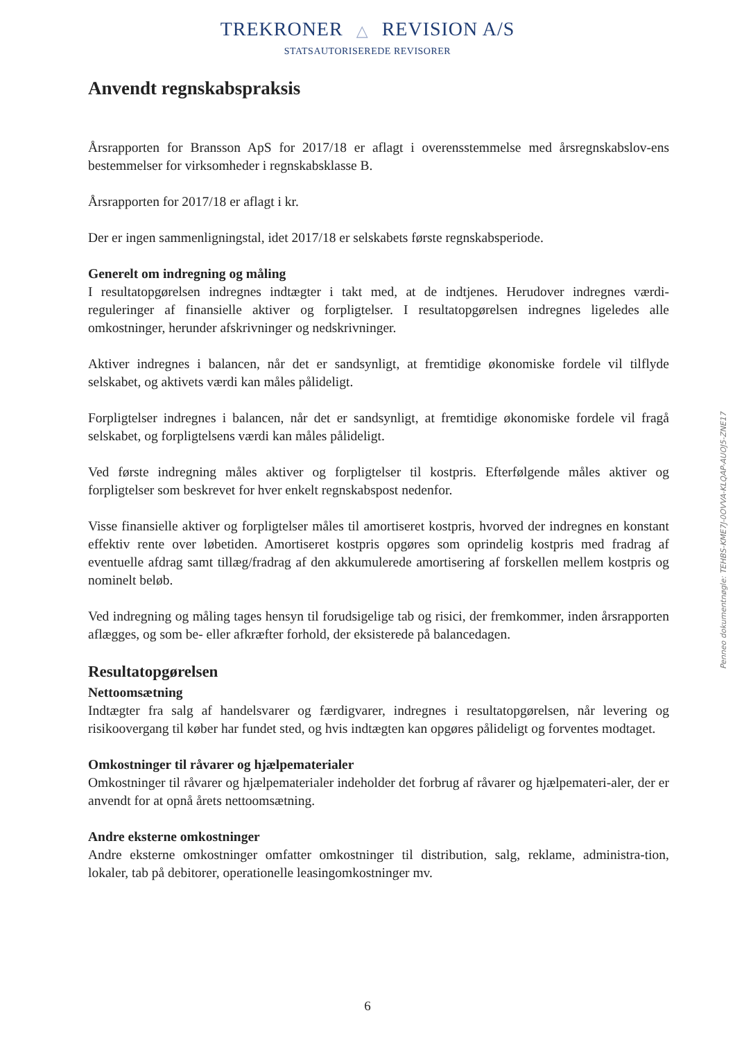TREKRONER △ REVISION A/S
STATSAUTORISEREDE REVISORER
Anvendt regnskabspraksis
Årsrapporten for Bransson ApS for 2017/18 er aflagt i overensstemmelse med årsregnskabslov-ens bestemmelser for virksomheder i regnskabsklasse B.
Årsrapporten for 2017/18 er aflagt i kr.
Der er ingen sammenligningstal, idet 2017/18 er selskabets første regnskabsperiode.
Generelt om indregning og måling
I resultatopgørelsen indregnes indtægter i takt med, at de indtjenes. Herudover indregnes værdi-reguleringer af finansielle aktiver og forpligtelser. I resultatopgørelsen indregnes ligeledes alle omkostninger, herunder afskrivninger og nedskrivninger.
Aktiver indregnes i balancen, når det er sandsynligt, at fremtidige økonomiske fordele vil tilflyde selskabet, og aktivets værdi kan måles pålideligt.
Forpligtelser indregnes i balancen, når det er sandsynligt, at fremtidige økonomiske fordele vil fragå selskabet, og forpligtelsens værdi kan måles pålideligt.
Ved første indregning måles aktiver og forpligtelser til kostpris. Efterfølgende måles aktiver og forpligtelser som beskrevet for hver enkelt regnskabspost nedenfor.
Visse finansielle aktiver og forpligtelser måles til amortiseret kostpris, hvorved der indregnes en konstant effektiv rente over løbetiden. Amortiseret kostpris opgøres som oprindelig kostpris med fradrag af eventuelle afdrag samt tillæg/fradrag af den akkumulerede amortisering af forskellen mellem kostpris og nominelt beløb.
Ved indregning og måling tages hensyn til forudsigelige tab og risici, der fremkommer, inden årsrapporten aflægges, og som be- eller afkræfter forhold, der eksisterede på balancedagen.
Resultatopgørelsen
Nettoomsætning
Indtægter fra salg af handelsvarer og færdigvarer, indregnes i resultatopgørelsen, når levering og risikoovergang til køber har fundet sted, og hvis indtægten kan opgøres pålideligt og forventes modtaget.
Omkostninger til råvarer og hjælpematerialer
Omkostninger til råvarer og hjælpematerialer indeholder det forbrug af råvarer og hjælpemateri-aler, der er anvendt for at opnå årets nettoomsætning.
Andre eksterne omkostninger
Andre eksterne omkostninger omfatter omkostninger til distribution, salg, reklame, administra-tion, lokaler, tab på debitorer, operationelle leasingomkostninger mv.
Penneo dokumentnøgle: TEHBS-KME7J-0OVVA-KLQAP-AUOJ5-ZNE17
6